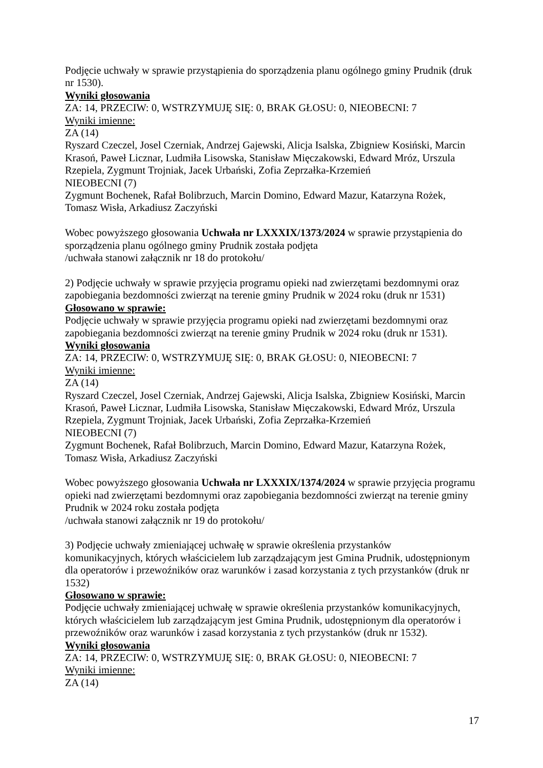Podjęcie uchwały w sprawie przystąpienia do sporządzenia planu ogólnego gminy Prudnik (druk nr 1530).
Wyniki głosowania
ZA: 14, PRZECIW: 0, WSTRZYMUJĘ SIĘ: 0, BRAK GŁOSU: 0, NIEOBECNI: 7
Wyniki imienne:
ZA (14)
Ryszard Czeczel, Josel Czerniak, Andrzej Gajewski, Alicja Isalska, Zbigniew Kosiński, Marcin Krasoń, Paweł Licznar, Ludmiła Lisowska, Stanisław Mięczakowski, Edward Mróz, Urszula Rzepiela, Zygmunt Trojniak, Jacek Urbański, Zofia Zeprzałka-Krzemień
NIEOBECNI (7)
Zygmunt Bochenek, Rafał Bolibrzuch, Marcin Domino, Edward Mazur, Katarzyna Rożek, Tomasz Wisła, Arkadiusz Zaczyński
Wobec powyższego głosowania Uchwała nr LXXXIX/1373/2024 w sprawie przystąpienia do sporządzenia planu ogólnego gminy Prudnik została podjęta
/uchwała stanowi załącznik nr 18 do protokołu/
2) Podjęcie uchwały w sprawie przyjęcia programu opieki nad zwierzętami bezdomnymi oraz zapobiegania bezdomności zwierząt na terenie gminy Prudnik w 2024 roku (druk nr 1531)
Głosowano w sprawie:
Podjęcie uchwały w sprawie przyjęcia programu opieki nad zwierzętami bezdomnymi oraz zapobiegania bezdomności zwierząt na terenie gminy Prudnik w 2024 roku (druk nr 1531).
Wyniki głosowania
ZA: 14, PRZECIW: 0, WSTRZYMUJĘ SIĘ: 0, BRAK GŁOSU: 0, NIEOBECNI: 7
Wyniki imienne:
ZA (14)
Ryszard Czeczel, Josel Czerniak, Andrzej Gajewski, Alicja Isalska, Zbigniew Kosiński, Marcin Krasoń, Paweł Licznar, Ludmiła Lisowska, Stanisław Mięczakowski, Edward Mróz, Urszula Rzepiela, Zygmunt Trojniak, Jacek Urbański, Zofia Zeprzałka-Krzemień
NIEOBECNI (7)
Zygmunt Bochenek, Rafał Bolibrzuch, Marcin Domino, Edward Mazur, Katarzyna Rożek, Tomasz Wisła, Arkadiusz Zaczyński
Wobec powyższego głosowania Uchwała nr LXXXIX/1374/2024 w sprawie przyjęcia programu opieki nad zwierzętami bezdomnymi oraz zapobiegania bezdomności zwierząt na terenie gminy Prudnik w 2024 roku została podjęta
/uchwała stanowi załącznik nr 19 do protokołu/
3) Podjęcie uchwały zmieniającej uchwałę w sprawie określenia przystanków
komunikacyjnych, których właścicielem lub zarządzającym jest Gmina Prudnik, udostępnionym dla operatorów i przewoźników oraz warunków i zasad korzystania z tych przystanków (druk nr 1532)
Głosowano w sprawie:
Podjęcie uchwały zmieniającej uchwałę w sprawie określenia przystanków komunikacyjnych, których właścicielem lub zarządzającym jest Gmina Prudnik, udostępnionym dla operatorów i przewoźników oraz warunków i zasad korzystania z tych przystanków (druk nr 1532).
Wyniki głosowania
ZA: 14, PRZECIW: 0, WSTRZYMUJĘ SIĘ: 0, BRAK GŁOSU: 0, NIEOBECNI: 7
Wyniki imienne:
ZA (14)
17